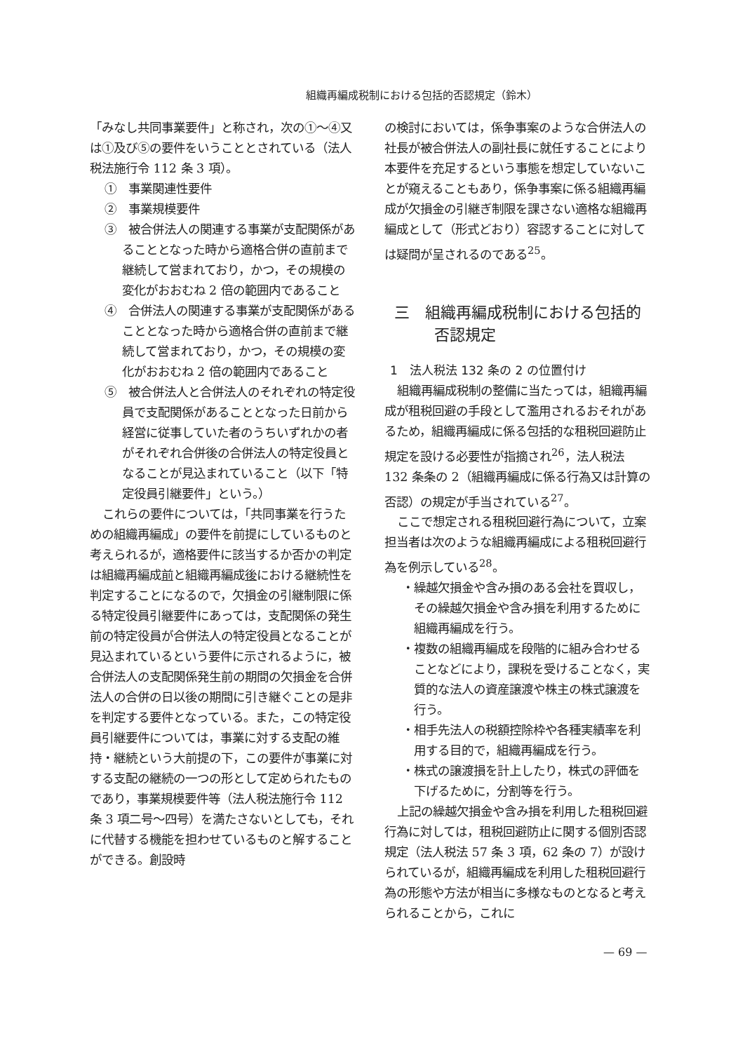組織再編成税制における包括的否認規定（鈴木）
「みなし共同事業要件」と称され，次の①～④又は①及び⑤の要件をいうこととされている（法人税法施行令 112 条 3 項）。
①　事業関連性要件
②　事業規模要件
③　被合併法人の関連する事業が支配関係があることとなった時から適格合併の直前まで継続して営まれており，かつ，その規模の変化がおおむね 2 倍の範囲内であること
④　合併法人の関連する事業が支配関係があることとなった時から適格合併の直前まで継続して営まれており，かつ，その規模の変化がおおむね 2 倍の範囲内であること
⑤　被合併法人と合併法人のそれぞれの特定役員で支配関係があることとなった日前から経営に従事していた者のうちいずれかの者がそれぞれ合併後の合併法人の特定役員となることが見込まれていること（以下「特定役員引継要件」という。）
これらの要件については，「共同事業を行うための組織再編成」の要件を前提にしているものと考えられるが，適格要件に該当するか否かの判定は組織再編成前と組織再編成後における継続性を判定することになるので，欠損金の引継制限に係る特定役員引継要件にあっては，支配関係の発生前の特定役員が合併法人の特定役員となることが見込まれているという要件に示されるように，被合併法人の支配関係発生前の期間の欠損金を合併法人の合併の日以後の期間に引き継ぐことの是非を判定する要件となっている。また，この特定役員引継要件については，事業に対する支配の維持・継続という大前提の下，この要件が事業に対する支配の継続の一つの形として定められたものであり，事業規模要件等（法人税法施行令 112 条 3 項二号～四号）を満たさないとしても，それに代替する機能を担わせているものと解することができる。創設時
の検討においては，係争事案のような合併法人の社長が被合併法人の副社長に就任することにより本要件を充足するという事態を想定していないことが窺えることもあり，係争事案に係る組織再編成が欠損金の引継ぎ制限を課さない適格な組織再編成として（形式どおり）容認することに対しては疑問が呈されるのである<sup>25</sup>。
三　組織再編成税制における包括的否認規定
1　法人税法 132 条の 2 の位置付け
組織再編成税制の整備に当たっては，組織再編成が租税回避の手段として濫用されるおそれがあるため，組織再編成に係る包括的な租税回避防止規定を設ける必要性が指摘され<sup>26</sup>，法人税法 132 条条の 2（組織再編成に係る行為又は計算の否認）の規定が手当されている<sup>27</sup>。
ここで想定される租税回避行為について，立案担当者は次のような組織再編成による租税回避行為を例示している<sup>28</sup>。
・繰越欠損金や含み損のある会社を買収し，その繰越欠損金や含み損を利用するために組織再編成を行う。
・複数の組織再編成を段階的に組み合わせることなどにより，課税を受けることなく，実質的な法人の資産譲渡や株主の株式譲渡を行う。
・相手先法人の税額控除枠や各種実績率を利用する目的で，組織再編成を行う。
・株式の譲渡損を計上したり，株式の評価を下げるために，分割等を行う。
上記の繰越欠損金や含み損を利用した租税回避行為に対しては，租税回避防止に関する個別否認規定（法人税法 57 条 3 項，62 条の 7）が設けられているが，組織再編成を利用した租税回避行為の形態や方法が相当に多様なものとなると考えられることから，これに
— 69 —